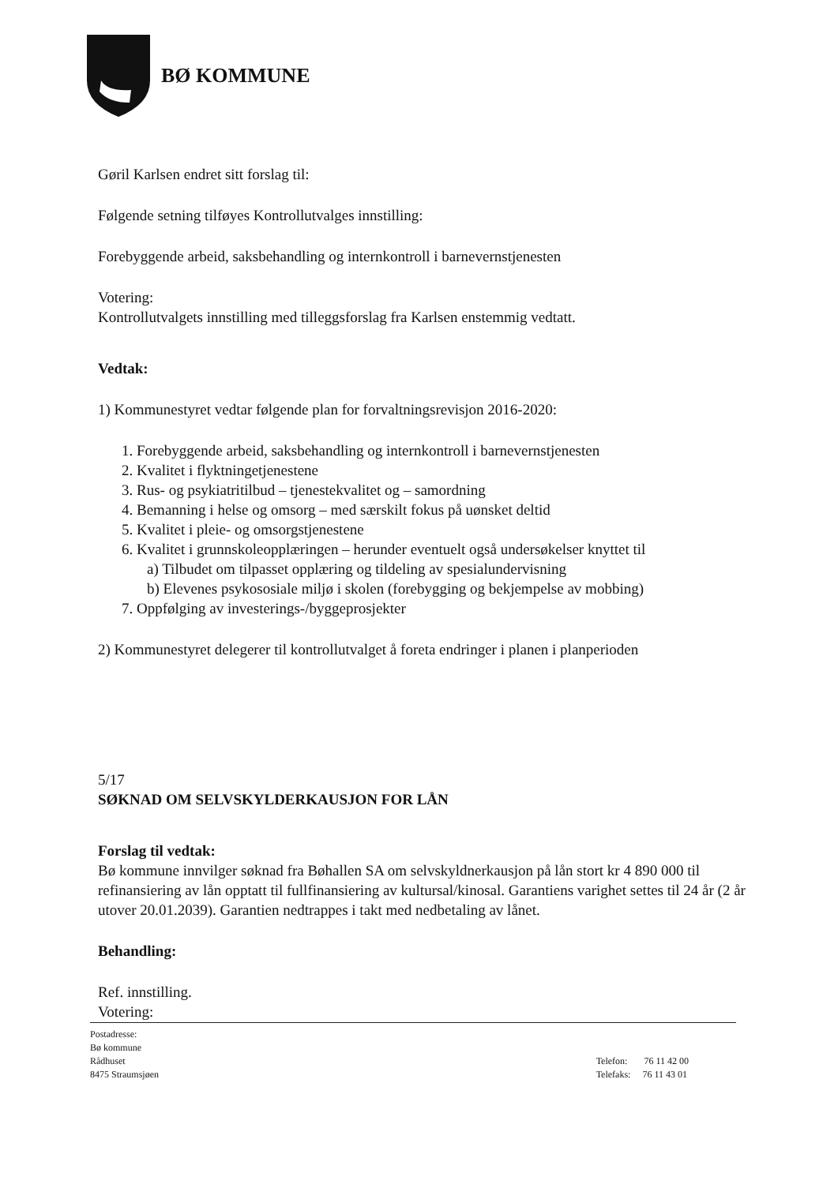BØ KOMMUNE
Gøril Karlsen endret sitt forslag til:
Følgende setning tilføyes Kontrollutvalges innstilling:
Forebyggende arbeid, saksbehandling og internkontroll i barnevernstjenesten
Votering:
Kontrollutvalgets innstilling med tilleggsforslag fra Karlsen enstemmig vedtatt.
Vedtak:
1) Kommunestyret vedtar følgende plan for forvaltningsrevisjon 2016-2020:
1. Forebyggende arbeid, saksbehandling og internkontroll i barnevernstjenesten
2. Kvalitet i flyktningetjenestene
3. Rus- og psykiatritilbud – tjenestekvalitet og – samordning
4. Bemanning i helse og omsorg – med særskilt fokus på uønsket deltid
5. Kvalitet i pleie- og omsorgstjenestene
6. Kvalitet i grunnskoleopplæringen – herunder eventuelt også undersøkelser knyttet til
a) Tilbudet om tilpasset opplæring og tildeling av spesialundervisning
b) Elevenes psykososiale miljø i skolen (forebygging og bekjempelse av mobbing)
7. Oppfølging av investerings-/byggeprosjekter
2) Kommunestyret delegerer til kontrollutvalget å foreta endringer i planen i planperioden
5/17
SØKNAD OM SELVSKYLDERKAUSJON FOR LÅN
Forslag til vedtak:
Bø kommune innvilger søknad fra Bøhallen SA om selvskyldnerkausjon på lån stort kr 4 890 000 til refinansiering av lån opptatt til fullfinansiering av kultursal/kinosal. Garantiens varighet settes til 24 år (2 år utover 20.01.2039). Garantien nedtrappes i takt med nedbetaling av lånet.
Behandling:
Ref. innstilling.
Votering:
Postadresse:
Bø kommune
Rådhuset
8475 Straumsjøen
Telefon: 76 11 42 00
Telefaks: 76 11 43 01